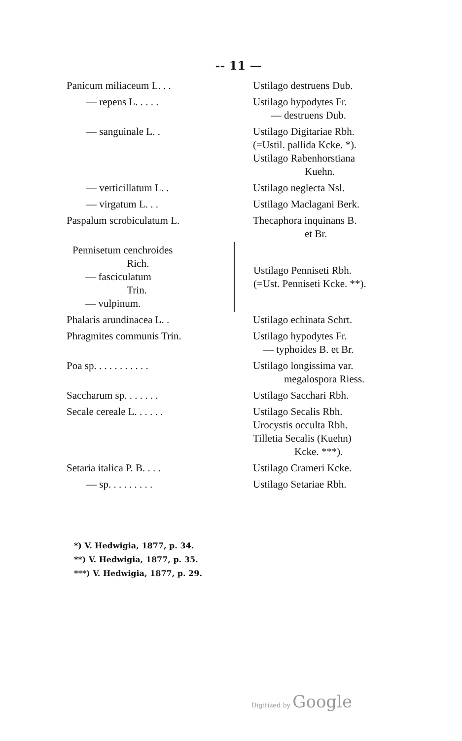-- 11 —
| Panicum miliaceum L. . . | Ustilago destruens Dub. |
| — repens L. . . . . | Ustilago hypodytes Fr. — destruens Dub. |
| — sanguinale L. . | Ustilago Digitariae Rbh. (=Ustil. pallida Kcke. *). Ustilago Rabenhorstiana Kuehn. |
| — verticillatum L. . | Ustilago neglecta Nsl. |
| — virgatum L. . . | Ustilago Maclagani Berk. |
| Paspalum scrobiculatum L. | Thecaphora inquinans B. et Br. |
| Pennisetum cenchroides Rich. — fasciculatum Trin. — vulpinum. | Ustilago Penniseti Rbh. (=Ust. Penniseti Kcke. **). |
| Phalaris arundinacea L. . | Ustilago echinata Schrt. |
| Phragmites communis Trin. | Ustilago hypodytes Fr. — typhoides B. et Br. |
| Poa sp. . . . . . . . . . . | Ustilago longissima var. megalospora Riess. |
| Saccharum sp. . . . . . . | Ustilago Sacchari Rbh. |
| Secale cereale L. . . . . . | Ustilago Secalis Rbh. Urocystis occulta Rbh. Tilletia Secalis (Kuehn) Kcke. ***). |
| Setaria italica P. B. . . . | Ustilago Crameri Kcke. |
| — sp. . . . . . . . . | Ustilago Setariae Rbh. |
*) V. Hedwigia, 1877, p. 34.
**) V. Hedwigia, 1877, p. 35.
***) V. Hedwigia, 1877, p. 29.
Digitized by Google